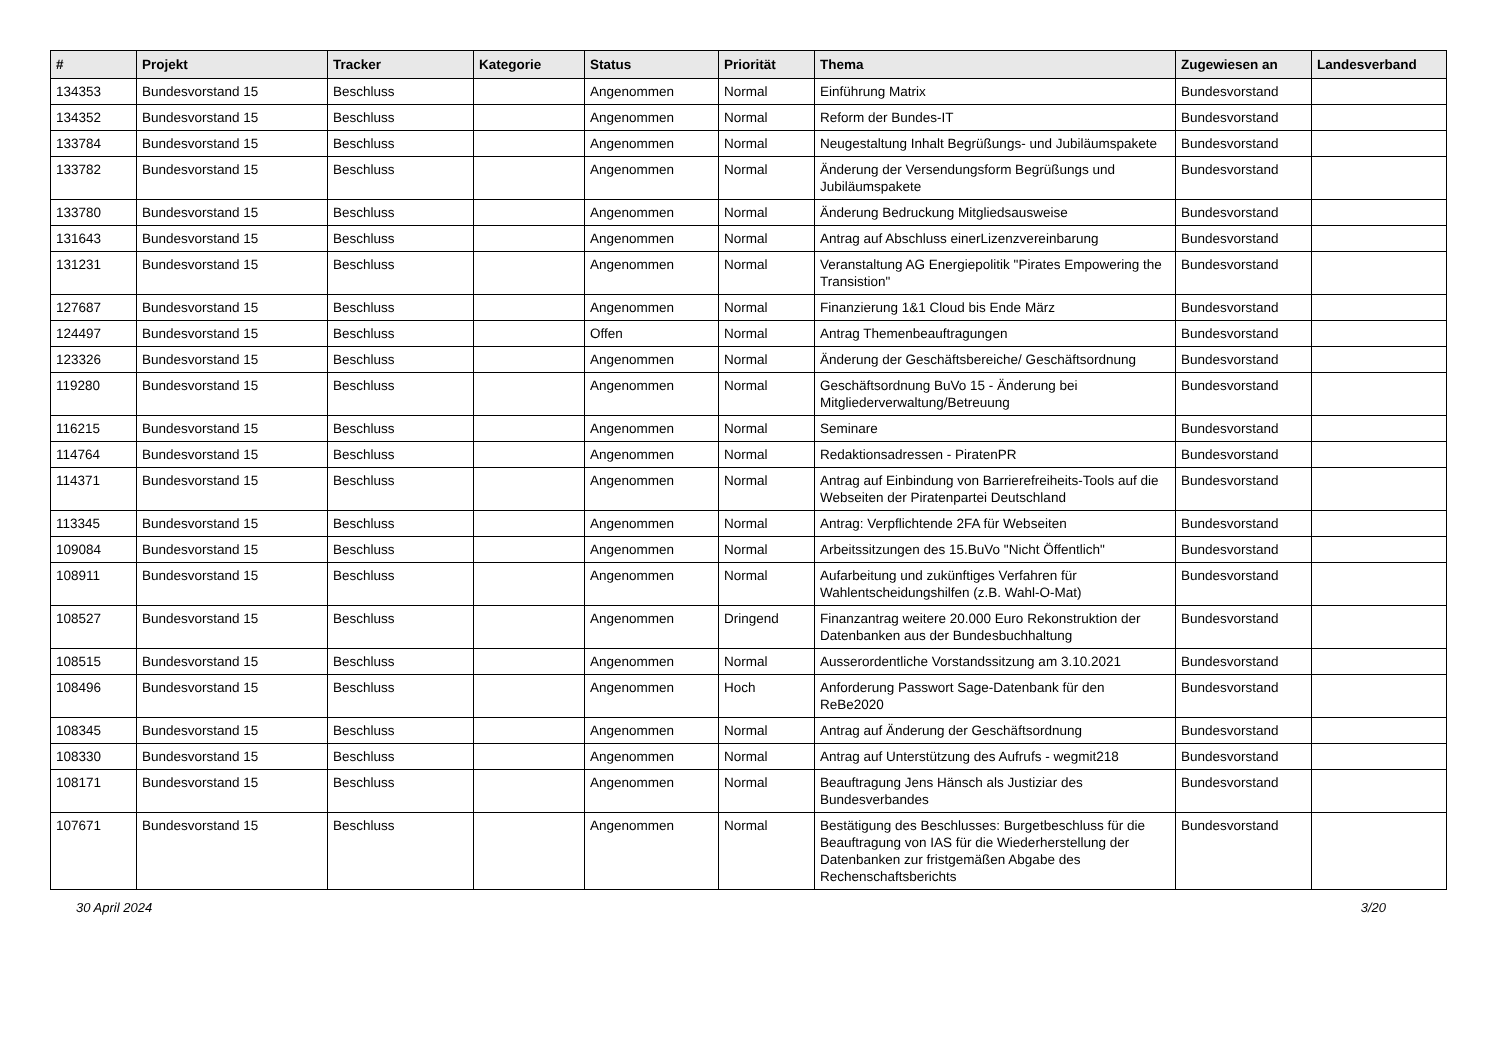| # | Projekt | Tracker | Kategorie | Status | Priorität | Thema | Zugewiesen an | Landesverband |
| --- | --- | --- | --- | --- | --- | --- | --- | --- |
| 134353 | Bundesvorstand 15 | Beschluss | | Angenommen | Normal | Einführung Matrix | Bundesvorstand | |
| 134352 | Bundesvorstand 15 | Beschluss | | Angenommen | Normal | Reform der Bundes-IT | Bundesvorstand | |
| 133784 | Bundesvorstand 15 | Beschluss | | Angenommen | Normal | Neugestaltung Inhalt Begrüßungs- und Jubiläumspakete | Bundesvorstand | |
| 133782 | Bundesvorstand 15 | Beschluss | | Angenommen | Normal | Änderung der Versendungsform Begrüßungs und Jubiläumspakete | Bundesvorstand | |
| 133780 | Bundesvorstand 15 | Beschluss | | Angenommen | Normal | Änderung Bedruckung Mitgliedsausweise | Bundesvorstand | |
| 131643 | Bundesvorstand 15 | Beschluss | | Angenommen | Normal | Antrag auf Abschluss einerLizenzvereinbarung | Bundesvorstand | |
| 131231 | Bundesvorstand 15 | Beschluss | | Angenommen | Normal | Veranstaltung AG Energiepolitik "Pirates Empowering the Transistion" | Bundesvorstand | |
| 127687 | Bundesvorstand 15 | Beschluss | | Angenommen | Normal | Finanzierung 1&1 Cloud bis Ende März | Bundesvorstand | |
| 124497 | Bundesvorstand 15 | Beschluss | | Offen | Normal | Antrag Themenbeauftragungen | Bundesvorstand | |
| 123326 | Bundesvorstand 15 | Beschluss | | Angenommen | Normal | Änderung der Geschäftsbereiche/ Geschäftsordnung | Bundesvorstand | |
| 119280 | Bundesvorstand 15 | Beschluss | | Angenommen | Normal | Geschäftsordnung BuVo 15 - Änderung bei Mitgliederverwaltung/Betreuung | Bundesvorstand | |
| 116215 | Bundesvorstand 15 | Beschluss | | Angenommen | Normal | Seminare | Bundesvorstand | |
| 114764 | Bundesvorstand 15 | Beschluss | | Angenommen | Normal | Redaktionsadressen - PiratenPR | Bundesvorstand | |
| 114371 | Bundesvorstand 15 | Beschluss | | Angenommen | Normal | Antrag auf Einbindung von Barrierefreiheits-Tools auf die Webseiten der Piratenpartei Deutschland | Bundesvorstand | |
| 113345 | Bundesvorstand 15 | Beschluss | | Angenommen | Normal | Antrag: Verpflichtende 2FA für Webseiten | Bundesvorstand | |
| 109084 | Bundesvorstand 15 | Beschluss | | Angenommen | Normal | Arbeitssitzungen des 15.BuVo "Nicht Öffentlich" | Bundesvorstand | |
| 108911 | Bundesvorstand 15 | Beschluss | | Angenommen | Normal | Aufarbeitung und zukünftiges Verfahren für Wahlentscheidungshilfen (z.B. Wahl-O-Mat) | Bundesvorstand | |
| 108527 | Bundesvorstand 15 | Beschluss | | Angenommen | Dringend | Finanzantrag weitere 20.000 Euro Rekonstruktion der Datenbanken aus der Bundesbuchhaltung | Bundesvorstand | |
| 108515 | Bundesvorstand 15 | Beschluss | | Angenommen | Normal | Ausserordentliche Vorstandssitzung am 3.10.2021 | Bundesvorstand | |
| 108496 | Bundesvorstand 15 | Beschluss | | Angenommen | Hoch | Anforderung Passwort Sage-Datenbank für den ReBe2020 | Bundesvorstand | |
| 108345 | Bundesvorstand 15 | Beschluss | | Angenommen | Normal | Antrag auf Änderung der Geschäftsordnung | Bundesvorstand | |
| 108330 | Bundesvorstand 15 | Beschluss | | Angenommen | Normal | Antrag auf Unterstützung des Aufrufs - wegmit218 | Bundesvorstand | |
| 108171 | Bundesvorstand 15 | Beschluss | | Angenommen | Normal | Beauftragung Jens Hänsch als Justiziar des Bundesverbandes | Bundesvorstand | |
| 107671 | Bundesvorstand 15 | Beschluss | | Angenommen | Normal | Bestätigung des Beschlusses: Burgetbeschluss für die Beauftragung von IAS für die Wiederherstellung der Datenbanken zur fristgemäßen Abgabe des Rechenschaftsberichts | Bundesvorstand | |
30 April 2024 3/20